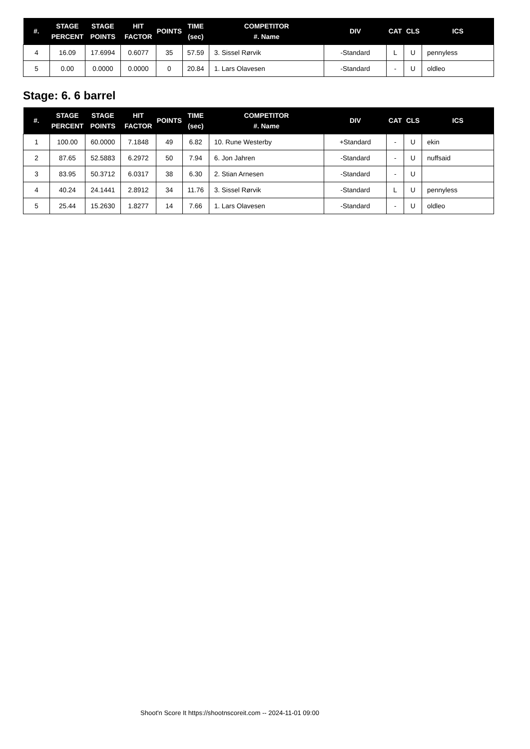| #. | STAGE PERCENT | STAGE POINTS | HIT FACTOR | POINTS | TIME (sec) | COMPETITOR #. Name | DIV | CAT | CLS | ICS |
| --- | --- | --- | --- | --- | --- | --- | --- | --- | --- | --- |
| 4 | 16.09 | 17.6994 | 0.6077 | 35 | 57.59 | 3. Sissel Rørvik | -Standard | L | U | pennyless |
| 5 | 0.00 | 0.0000 | 0.0000 | 0 | 20.84 | 1. Lars Olavesen | -Standard | - | U | oldleo |
Stage: 6. 6 barrel
| #. | STAGE PERCENT | STAGE POINTS | HIT FACTOR | POINTS | TIME (sec) | COMPETITOR #. Name | DIV | CAT | CLS | ICS |
| --- | --- | --- | --- | --- | --- | --- | --- | --- | --- | --- |
| 1 | 100.00 | 60.0000 | 7.1848 | 49 | 6.82 | 10. Rune Westerby | +Standard | - | U | ekin |
| 2 | 87.65 | 52.5883 | 6.2972 | 50 | 7.94 | 6. Jon Jahren | -Standard | - | U | nuffsaid |
| 3 | 83.95 | 50.3712 | 6.0317 | 38 | 6.30 | 2. Stian Arnesen | -Standard | - | U | |
| 4 | 40.24 | 24.1441 | 2.8912 | 34 | 11.76 | 3. Sissel Rørvik | -Standard | L | U | pennyless |
| 5 | 25.44 | 15.2630 | 1.8277 | 14 | 7.66 | 1. Lars Olavesen | -Standard | - | U | oldleo |
Shoot'n Score It https://shootnscoreit.com -- 2024-11-01 09:00